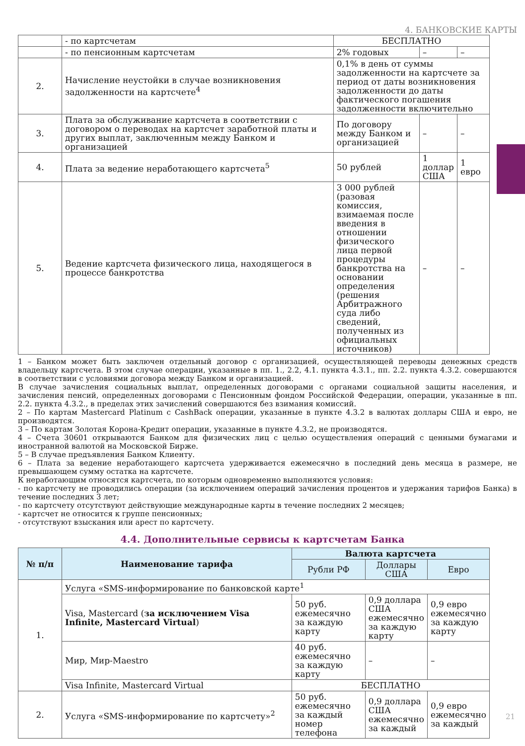4. БАНКОВСКИЕ КАРТЫ
| | - по картсчетам | БЕСПЛАТНО | | |
| | - по пенсионным картсчетам | 2% годовых | – | – |
| 2. | Начисление неустойки в случае возникновения задолженности на картсчете<sup>4</sup> | 0,1% в день от суммы задолженности на картсчете за период от даты возникновения задолженности до даты фактического погашения задолженности включительно | | |
| 3. | Плата за обслуживание картсчета в соответствии с договором о переводах на картсчет заработной платы и других выплат, заключенным между Банком и организацией | По договору между Банком и организацией | – | – |
| 4. | Плата за ведение неработающего картсчета<sup>5</sup> | 50 рублей | 1 доллар США | 1 евро |
| 5. | Ведение картсчета физического лица, находящегося в процессе банкротства | 3 000 рублей (разовая комиссия, взимаемая после введения в отношении физического лица первой процедуры банкротства на основании определения (решения Арбитражного суда либо сведений, полученных из официальных источников) | – | – |
1 – Банком может быть заключен отдельный договор с организацией, осуществляющей переводы денежных средств владельцу картсчета. В этом случае операции, указанные в пп. 1., 2.2, 4.1. пункта 4.3.1., пп. 2.2. пункта 4.3.2. совершаются в соответствии с условиями договора между Банком и организацией.
В случае зачисления социальных выплат, определенных договорами с органами социальной защиты населения, и зачисления пенсий, определенных договорами с Пенсионным фондом Российской Федерации, операции, указанные в пп. 2.2. пункта 4.3.2., в пределах этих зачислений совершаются без взимания комиссий.
2 – По картам Mastercard Platinum с CashBack операции, указанные в пункте 4.3.2 в валютах доллары США и евро, не производятся.
3 – По картам Золотая Корона-Кредит операции, указанные в пункте 4.3.2, не производятся.
4 – Счета 30601 открываются Банком для физических лиц с целью осуществления операций с ценными бумагами и иностранной валютой на Московской Бирже.
5 – В случае предъявления Банком Клиенту.
6 – Плата за ведение неработающего картсчета удерживается ежемесячно в последний день месяца в размере, не превышающем сумму остатка на картсчете.
К неработающим относятся картсчета, по которым одновременно выполняются условия:
- по картсчету не проводились операции (за исключением операций зачисления процентов и удержания тарифов Банка) в течение последних 3 лет;
- по картсчету отсутствуют действующие международные карты в течение последних 2 месяцев;
- картсчет не относится к группе пенсионных;
- отсутствуют взыскания или арест по картсчету.
4.4. Дополнительные сервисы к картсчетам Банка
| № п/п | Наименование тарифа | Валюта картсчета | | |
| --- | --- | --- | --- | --- |
| | | Рубли РФ | Доллары США | Евро |
| 1. | Услуга «SMS-информирование по банковской карте<sup>1</sup> | | | |
| | Visa, Mastercard ( за исключением Visa Infinite, Mastercard Virtual ) | 50 руб. ежемесячно за каждую карту | 0,9 доллара США ежемесячно за каждую карту | 0,9 евро ежемесячно за каждую карту |
| | Мир, Мир-Maestro | 40 руб. ежемесячно за каждую карту | – | – |
| | Visa Infinite, Mastercard Virtual | БЕСПЛАТНО | | |
| 2. | Услуга «SMS-информирование по картсчету»<sup>2</sup> | 50 руб. ежемесячно за каждый номер телефона | 0,9 доллара США ежемесячно за каждый | 0,9 евро ежемесячно за каждый |
21